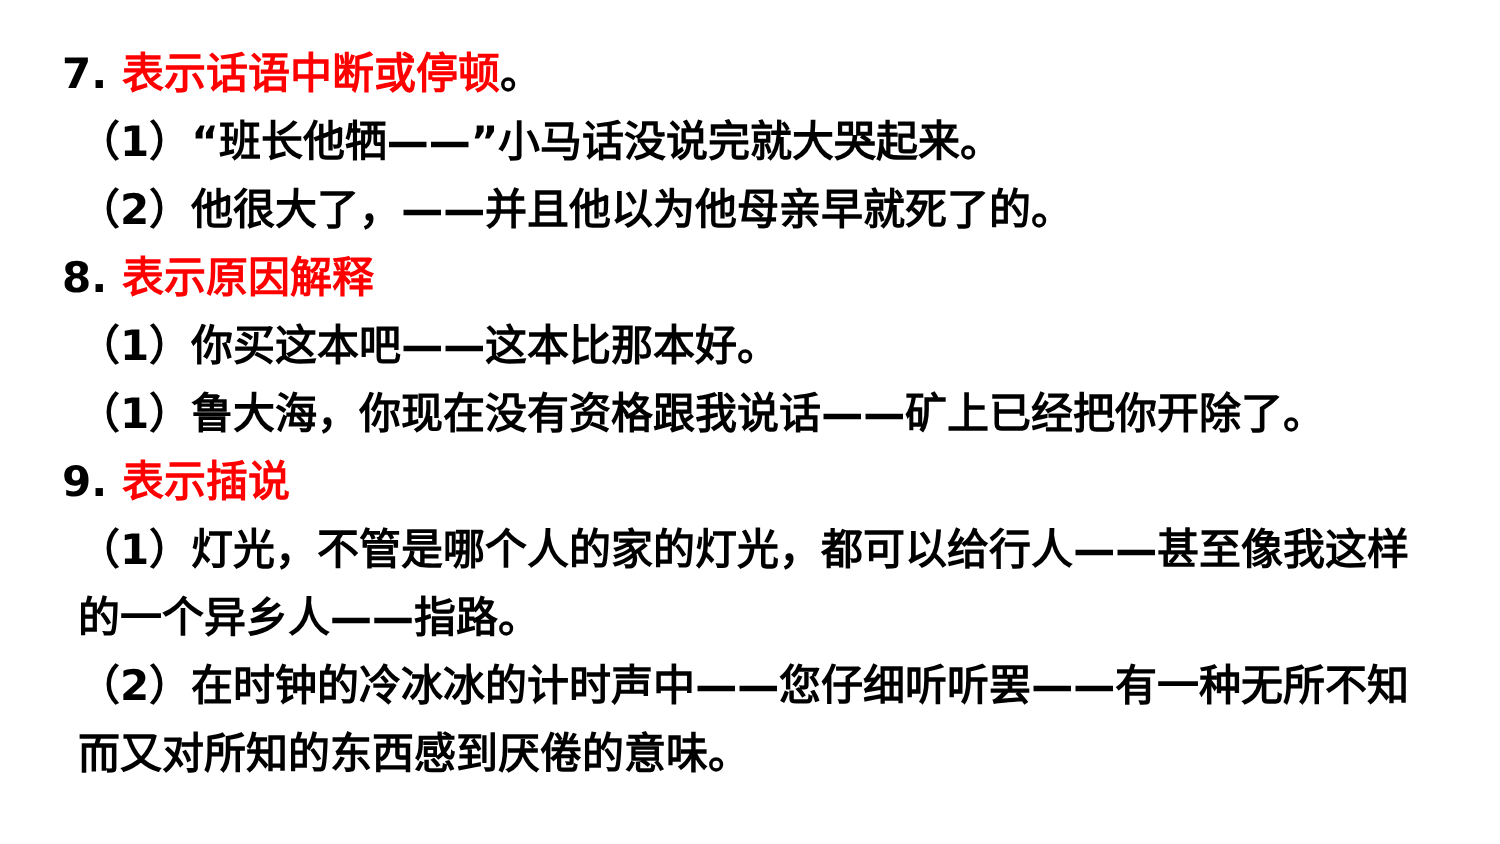7. 表示话语中断或停顿。
（1）“班长他牺——”小马话没说完就大哭起来。
（2）他很大了，——并且他以为他母亲早就死了的。
8. 表示原因解释
（1）你买这本吧——这本比那本好。
（1）鲁大海，你现在没有资格跟我说话——矿上已经把你开除了。
9. 表示插说
（1）灯光，不管是哪个人的家的灯光，都可以给行人——甚至像我这样的一个异乡人——指路。
（2）在时钟的冷冰冰的计时声中——您仔细听听罢——有一种无所不知而又对所知的东西感到厌倦的意味。